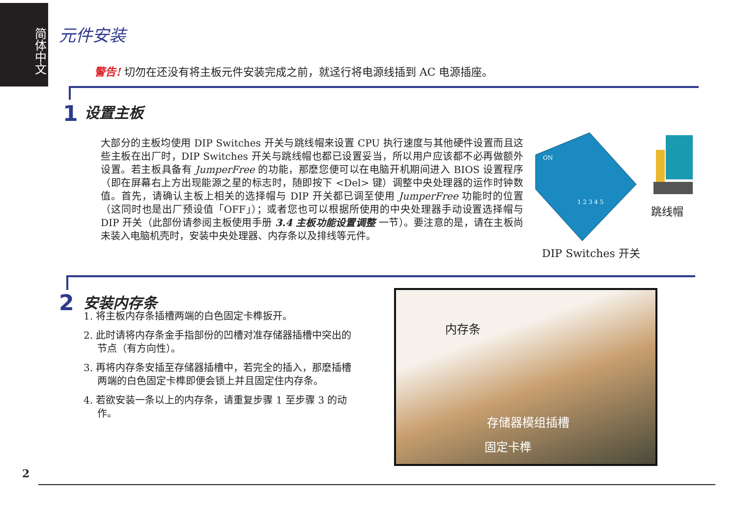简体中文
元件安装
警告! 切勿在还没有将主板元件安装完成之前，就迳行将电源线插到 AC 电源插座。
1 设置主板
大部分的主板均使用 DIP Switches 开关与跳线帽来设置 CPU 执行速度与其他硬件设置而且这些主板在出厂时，DIP Switches 开关与跳线帽也都已设置妥当，所以用户应该都不必再做额外设置。若主板具备有 JumperFree 的功能，那麽您便可以在电脑开机期间进入 BIOS 设置程序（即在屏幕右上方出现能源之星的标志时，随即按下 <Del> 键）调整中央处理器的运作时钟数值。首先，请确认主板上相关的选择帽与 DIP 开关都已调至使用 JumperFree 功能时的位置（这同时也是出厂预设值「OFF」）；或者您也可以根据所使用的中央处理器手动设置选择帽与 DIP 开关（此部份请参阅主板使用手册 3.4 主板功能设置调整 一节）。要注意的是，请在主板尚未装入电脑机壳时，安装中央处理器、内存条以及排线等元件。
ON
1 2 3 4 5
跳线帽
DIP Switches 开关
2 安装内存条
1. 将主板内存条插槽两端的白色固定卡榫扳开。
2. 此时请将内存条金手指部份的凹槽对准存储器插槽中突出的节点（有方向性）。
3. 再将内存条安插至存储器插槽中，若完全的插入，那麽插槽两端的白色固定卡榫即便会锁上并且固定住内存条。
4. 若欲安装一条以上的内存条，请重复步骤 1 至步骤 3 的动作。
内存条
存储器模组插槽
固定卡榫
2